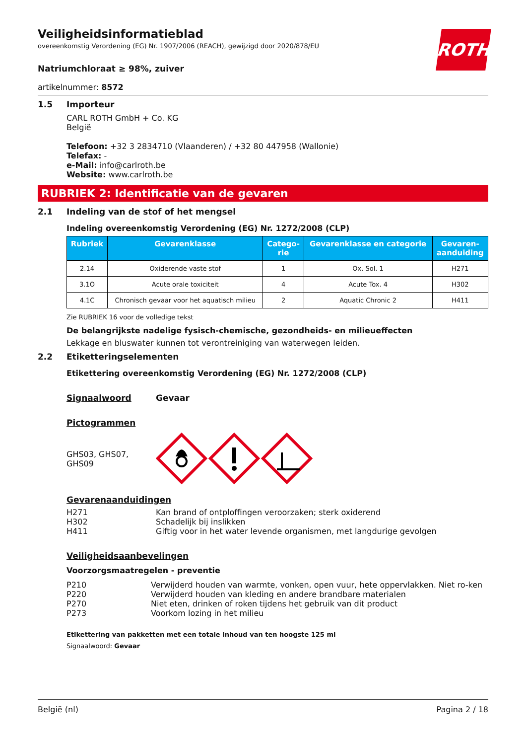Veiligheidsinformatieblad
overeenkomstig Verordening (EG) Nr. 1907/2006 (REACH), gewijzigd door 2020/878/EU
ROTH
Natriumchloraat ≥ 98%, zuiver
artikelnummer: 8572
1.5 Importeur
CARL ROTH GmbH + Co. KG
België
Telefoon: +32 3 2834710 (Vlaanderen) / +32 80 447958 (Wallonie)
Telefax: -
e-Mail: info@carlroth.be
Website: www.carlroth.be
RUBRIEK 2: Identificatie van de gevaren
2.1 Indeling van de stof of het mengsel
Indeling overeenkomstig Verordening (EG) Nr. 1272/2008 (CLP)
| Rubriek | Gevarenklasse | Catego- rie | Gevarenklasse en categorie | Gevaren- aanduiding |
| --- | --- | --- | --- | --- |
| 2.14 | Oxiderende vaste stof | 1 | Ox. Sol. 1 | H271 |
| 3.1O | Acute orale toxiciteit | 4 | Acute Tox. 4 | H302 |
| 4.1C | Chronisch gevaar voor het aquatisch milieu | 2 | Aquatic Chronic 2 | H411 |
Zie RUBRIEK 16 voor de volledige tekst
De belangrijkste nadelige fysisch-chemische, gezondheids- en milieueffecten
Lekkage en bluswater kunnen tot verontreiniging van waterwegen leiden.
2.2 Etiketteringselementen
Etikettering overeenkomstig Verordening (EG) Nr. 1272/2008 (CLP)
Signaalwoord Gevaar
Pictogrammen
GHS03, GHS07,
GHS09
Gevarenaanduidingen
H271 Kan brand of ontploffingen veroorzaken; sterk oxiderend
H302 Schadelijk bij inslikken
H411 Giftig voor in het water levende organismen, met langdurige gevolgen
Veiligheidsaanbevelingen
Voorzorgsmaatregelen - preventie
P210 Verwijderd houden van warmte, vonken, open vuur, hete oppervlakken. Niet ro-ken
P220 Verwijderd houden van kleding en andere brandbare materialen
P270 Niet eten, drinken of roken tijdens het gebruik van dit product
P273 Voorkom lozing in het milieu
Etikettering van pakketten met een totale inhoud van ten hoogste 125 ml
Signaalwoord: Gevaar
België (nl) Pagina 2 / 18